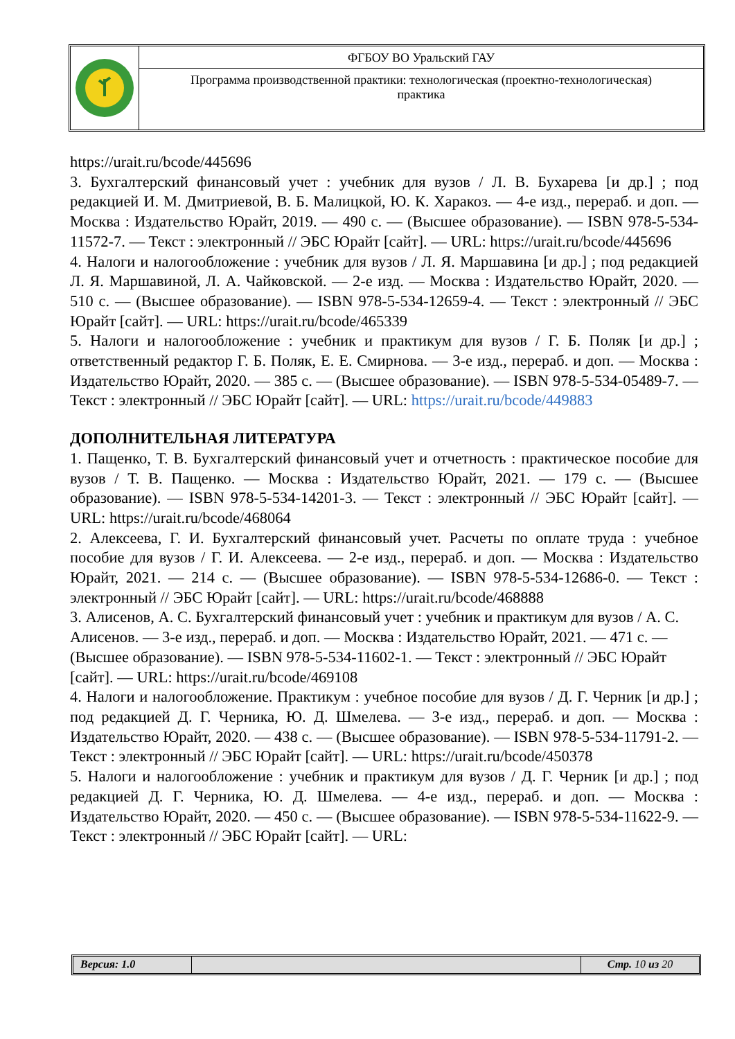ФГБОУ ВО Уральский ГАУ
Программа производственной практики: технологическая (проектно-технологическая) практика
https://urait.ru/bcode/445696
3. Бухгалтерский финансовый учет : учебник для вузов / Л. В. Бухарева [и др.] ; под редакцией И. М. Дмитриевой, В. Б. Малицкой, Ю. К. Харакоз. — 4-е изд., перераб. и доп. — Москва : Издательство Юрайт, 2019. — 490 с. — (Высшее образование). — ISBN 978-5-534-11572-7. — Текст : электронный // ЭБС Юрайт [сайт]. — URL: https://urait.ru/bcode/445696
4. Налоги и налогообложение : учебник для вузов / Л. Я. Маршавина [и др.] ; под редакцией Л. Я. Маршавиной, Л. А. Чайковской. — 2-е изд. — Москва : Издательство Юрайт, 2020. — 510 с. — (Высшее образование). — ISBN 978-5-534-12659-4. — Текст : электронный // ЭБС Юрайт [сайт]. — URL: https://urait.ru/bcode/465339
5. Налоги и налогообложение : учебник и практикум для вузов / Г. Б. Поляк [и др.] ; ответственный редактор Г. Б. Поляк, Е. Е. Смирнова. — 3-е изд., перераб. и доп. — Москва : Издательство Юрайт, 2020. — 385 с. — (Высшее образование). — ISBN 978-5-534-05489-7. — Текст : электронный // ЭБС Юрайт [сайт]. — URL: https://urait.ru/bcode/449883
ДОПОЛНИТЕЛЬНАЯ ЛИТЕРАТУРА
1. Пащенко, Т. В. Бухгалтерский финансовый учет и отчетность : практическое пособие для вузов / Т. В. Пащенко. — Москва : Издательство Юрайт, 2021. — 179 с. — (Высшее образование). — ISBN 978-5-534-14201-3. — Текст : электронный // ЭБС Юрайт [сайт]. — URL: https://urait.ru/bcode/468064
2. Алексеева, Г. И. Бухгалтерский финансовый учет. Расчеты по оплате труда : учебное пособие для вузов / Г. И. Алексеева. — 2-е изд., перераб. и доп. — Москва : Издательство Юрайт, 2021. — 214 с. — (Высшее образование). — ISBN 978-5-534-12686-0. — Текст : электронный // ЭБС Юрайт [сайт]. — URL: https://urait.ru/bcode/468888
3. Алисенов, А. С. Бухгалтерский финансовый учет : учебник и практикум для вузов / А. С. Алисенов. — 3-е изд., перераб. и доп. — Москва : Издательство Юрайт, 2021. — 471 с. — (Высшее образование). — ISBN 978-5-534-11602-1. — Текст : электронный // ЭБС Юрайт [сайт]. — URL: https://urait.ru/bcode/469108
4. Налоги и налогообложение. Практикум : учебное пособие для вузов / Д. Г. Черник [и др.] ; под редакцией Д. Г. Черника, Ю. Д. Шмелева. — 3-е изд., перераб. и доп. — Москва : Издательство Юрайт, 2020. — 438 с. — (Высшее образование). — ISBN 978-5-534-11791-2. — Текст : электронный // ЭБС Юрайт [сайт]. — URL: https://urait.ru/bcode/450378
5. Налоги и налогообложение : учебник и практикум для вузов / Д. Г. Черник [и др.] ; под редакцией Д. Г. Черника, Ю. Д. Шмелева. — 4-е изд., перераб. и доп. — Москва : Издательство Юрайт, 2020. — 450 с. — (Высшее образование). — ISBN 978-5-534-11622-9. — Текст : электронный // ЭБС Юрайт [сайт]. — URL:
Версия: 1.0 Стр. 10 из 20